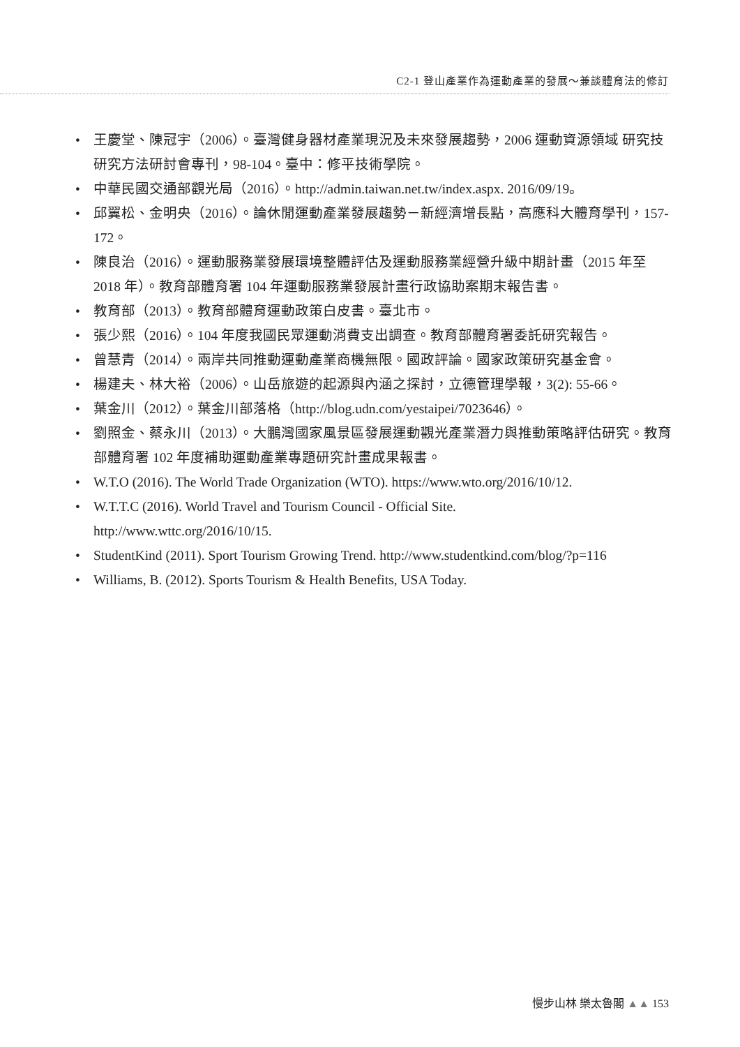C2-1 登山產業作為運動產業的發展～兼談體育法的修訂
• 王慶堂、陳冠宇（2006）。臺灣健身器材產業現況及未來發展趨勢，2006 運動資源領域 研究技研究方法研討會專刊，98-104。臺中：修平技術學院。
• 中華民國交通部觀光局（2016）。http://admin.taiwan.net.tw/index.aspx. 2016/09/19。
• 邱翼松、金明央（2016）。論休閒運動產業發展趨勢－新經濟增長點，高應科大體育學刊，157-172。
• 陳良治（2016）。運動服務業發展環境整體評估及運動服務業經營升級中期計畫（2015 年至 2018 年）。教育部體育署 104 年運動服務業發展計畫行政協助案期末報告書。
• 教育部（2013）。教育部體育運動政策白皮書。臺北市。
• 張少熙（2016）。104 年度我國民眾運動消費支出調查。教育部體育署委託研究報告。
• 曾慧青（2014）。兩岸共同推動運動產業商機無限。國政評論。國家政策研究基金會。
• 楊建夫、林大裕（2006）。山岳旅遊的起源與內涵之探討，立德管理學報，3(2): 55-66。
• 葉金川（2012）。葉金川部落格（http://blog.udn.com/yestaipei/7023646）。
• 劉照金、蔡永川（2013）。大鵬灣國家風景區發展運動觀光產業潛力與推動策略評估研究。教育部體育署 102 年度補助運動產業專題研究計畫成果報書。
• W.T.O (2016). The World Trade Organization (WTO). https://www.wto.org/2016/10/12.
• W.T.T.C (2016). World Travel and Tourism Council - Official Site.
http://www.wttc.org/2016/10/15.
• StudentKind (2011). Sport Tourism Growing Trend. http://www.studentkind.com/blog/?p=116
• Williams, B. (2012). Sports Tourism & Health Benefits, USA Today.
慢步山林 樂太魯閣 ▲▲ 153